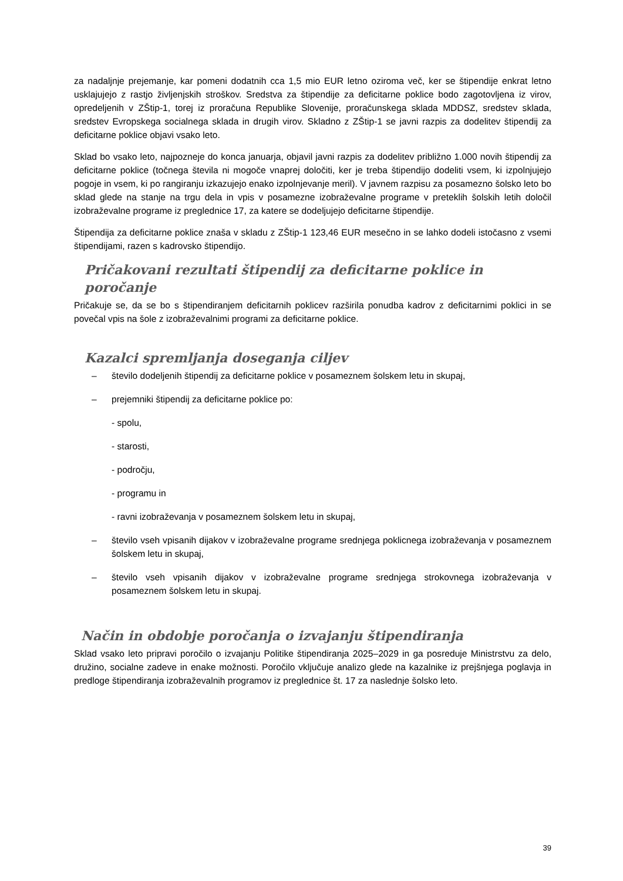za nadaljnje prejemanje, kar pomeni dodatnih cca 1,5 mio EUR letno oziroma več, ker se štipendije enkrat letno usklajujejo z rastjo življenjskih stroškov. Sredstva za štipendije za deficitarne poklice bodo zagotovljena iz virov, opredeljenih v ZŠtip-1, torej iz proračuna Republike Slovenije, proračunskega sklada MDDSZ, sredstev sklada, sredstev Evropskega socialnega sklada in drugih virov. Skladno z ZŠtip-1 se javni razpis za dodelitev štipendij za deficitarne poklice objavi vsako leto.
Sklad bo vsako leto, najpozneje do konca januarja, objavil javni razpis za dodelitev približno 1.000 novih štipendij za deficitarne poklice (točnega števila ni mogoče vnaprej določiti, ker je treba štipendijo dodeliti vsem, ki izpolnjujejo pogoje in vsem, ki po rangiranju izkazujejo enako izpolnjevanje meril). V javnem razpisu za posamezno šolsko leto bo sklad glede na stanje na trgu dela in vpis v posamezne izobraževalne programe v preteklih šolskih letih določil izobraževalne programe iz preglednice 17, za katere se dodeljujejo deficitarne štipendije.
Štipendija za deficitarne poklice znaša v skladu z ZŠtip-1 123,46 EUR mesečno in se lahko dodeli istočasno z vsemi štipendijami, razen s kadrovsko štipendijo.
Pričakovani rezultati štipendij za deficitarne poklice in poročanje
Pričakuje se, da se bo s štipendiranjem deficitarnih poklicev razširila ponudba kadrov z deficitarnimi poklici in se povečal vpis na šole z izobraževalnimi programi za deficitarne poklice.
Kazalci spremljanja doseganja ciljev
– število dodeljenih štipendij za deficitarne poklice v posameznem šolskem letu in skupaj,
– prejemniki štipendij za deficitarne poklice po:
- spolu,
- starosti,
- področju,
- programu in
- ravni izobraževanja v posameznem šolskem letu in skupaj,
– število vseh vpisanih dijakov v izobraževalne programe srednjega poklicnega izobraževanja v posameznem šolskem letu in skupaj,
– število vseh vpisanih dijakov v izobraževalne programe srednjega strokovnega izobraževanja v posameznem šolskem letu in skupaj.
Način in obdobje poročanja o izvajanju štipendiranja
Sklad vsako leto pripravi poročilo o izvajanju Politike štipendiranja 2025–2029 in ga posreduje Ministrstvu za delo, družino, socialne zadeve in enake možnosti. Poročilo vključuje analizo glede na kazalnike iz prejšnjega poglavja in predloge štipendiranja izobraževalnih programov iz preglednice št. 17 za naslednje šolsko leto.
39